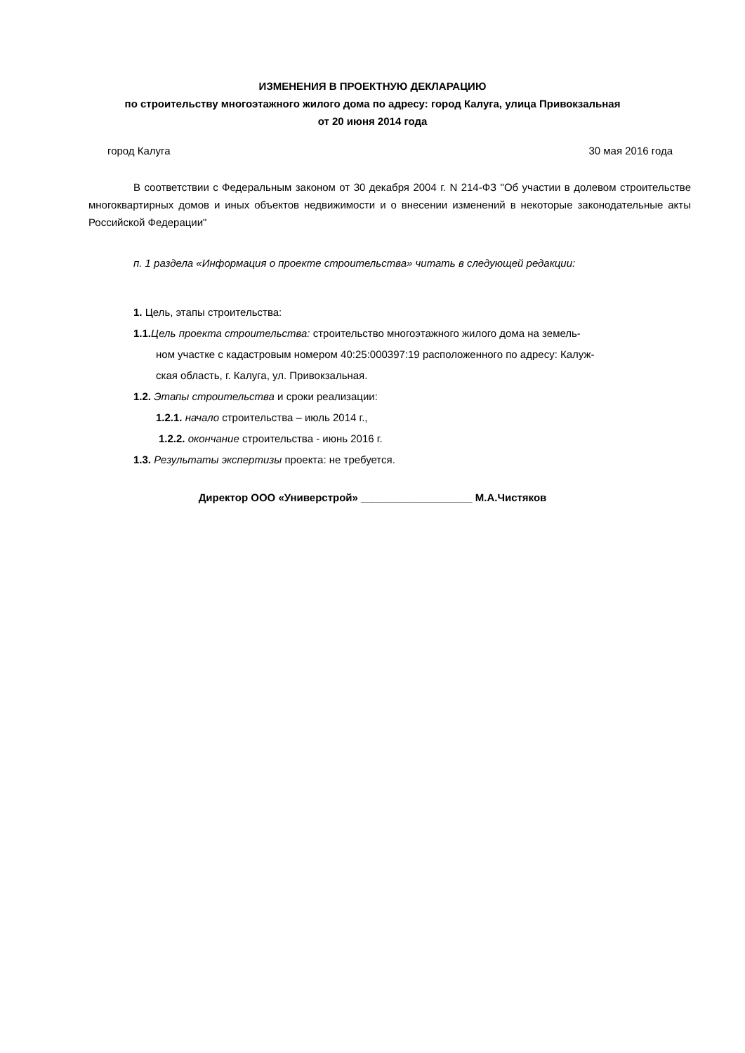ИЗМЕНЕНИЯ В ПРОЕКТНУЮ ДЕКЛАРАЦИЮ
по строительству многоэтажного жилого дома по адресу: город Калуга, улица Привокзальная
от 20 июня 2014 года
город Калуга 30 мая 2016 года
В соответствии с Федеральным законом от 30 декабря 2004 г. N 214-ФЗ "Об участии в долевом строительстве многоквартирных домов и иных объектов недвижимости и о внесении изменений в некоторые законодательные акты Российской Федерации"
п. 1 раздела «Информация о проекте строительства» читать в следующей редакции:
1. Цель, этапы строительства:
1.1. Цель проекта строительства: строительство многоэтажного жилого дома на земель-
ном участке с кадастровым номером 40:25:000397:19 расположенного по адресу: Калуж-
ская область, г. Калуга, ул. Привокзальная.
1.2. Этапы строительства и сроки реализации:
1.2.1. начало строительства – июль 2014 г.,
1.2.2. окончание строительства - июнь 2016 г.
1.3. Результаты экспертизы проекта: не требуется.
Директор ООО «Универстрой» ___________________ М.А.Чистяков